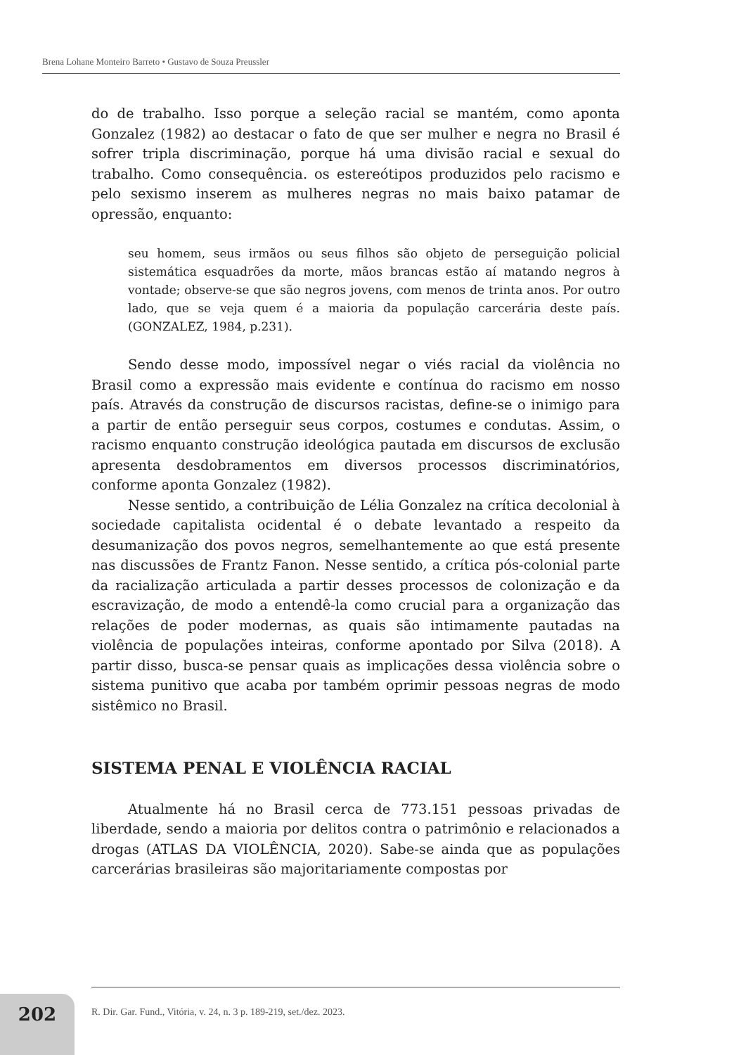Brena Lohane Monteiro Barreto • Gustavo de Souza Preussler
do de trabalho. Isso porque a seleção racial se mantém, como aponta Gonzalez (1982) ao destacar o fato de que ser mulher e negra no Brasil é sofrer tripla discriminação, porque há uma divisão racial e sexual do trabalho. Como consequência. os estereótipos produzidos pelo racismo e pelo sexismo inserem as mulheres negras no mais baixo patamar de opressão, enquanto:
seu homem, seus irmãos ou seus filhos são objeto de perseguição policial sistemática esquadrões da morte, mãos brancas estão aí matando negros à vontade; observe-se que são negros jovens, com menos de trinta anos. Por outro lado, que se veja quem é a maioria da população carcerária deste país. (GONZALEZ, 1984, p.231).
Sendo desse modo, impossível negar o viés racial da violência no Brasil como a expressão mais evidente e contínua do racismo em nosso país. Através da construção de discursos racistas, define-se o inimigo para a partir de então perseguir seus corpos, costumes e condutas. Assim, o racismo enquanto construção ideológica pautada em discursos de exclusão apresenta desdobramentos em diversos processos discriminatórios, conforme aponta Gonzalez (1982).
Nesse sentido, a contribuição de Lélia Gonzalez na crítica decolonial à sociedade capitalista ocidental é o debate levantado a respeito da desumanização dos povos negros, semelhantemente ao que está presente nas discussões de Frantz Fanon. Nesse sentido, a crítica pós-colonial parte da racialização articulada a partir desses processos de colonização e da escravização, de modo a entendê-la como crucial para a organização das relações de poder modernas, as quais são intimamente pautadas na violência de populações inteiras, conforme apontado por Silva (2018). A partir disso, busca-se pensar quais as implicações dessa violência sobre o sistema punitivo que acaba por também oprimir pessoas negras de modo sistêmico no Brasil.
SISTEMA PENAL E VIOLÊNCIA RACIAL
Atualmente há no Brasil cerca de 773.151 pessoas privadas de liberdade, sendo a maioria por delitos contra o patrimônio e relacionados a drogas (ATLAS DA VIOLÊNCIA, 2020). Sabe-se ainda que as populações carcerárias brasileiras são majoritariamente compostas por
202
R. Dir. Gar. Fund., Vitória, v. 24, n. 3 p. 189-219, set./dez. 2023.